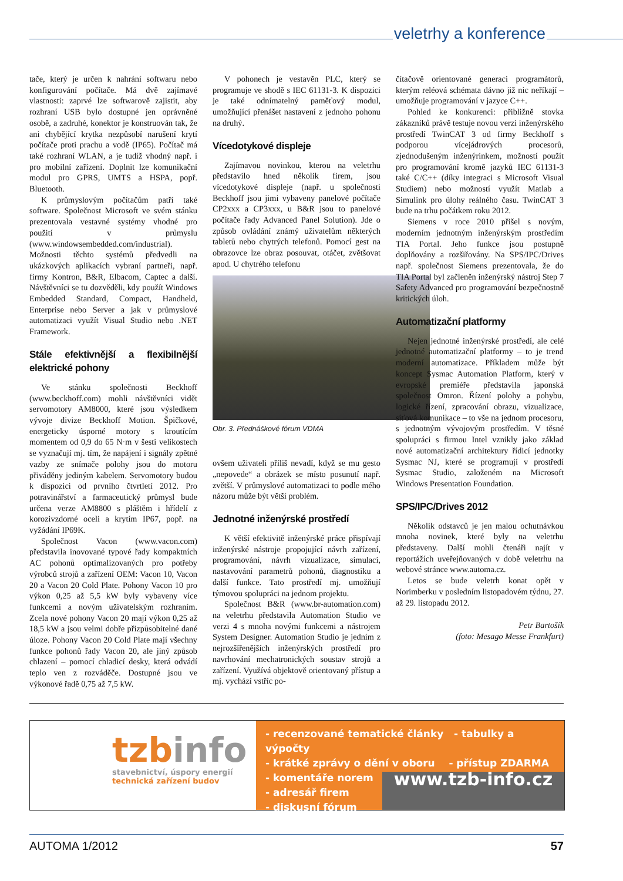veletrhy a konference
tače, který je určen k nahrání softwaru nebo konfigurování počítače. Má dvě zajímavé vlastnosti: zaprvé lze softwarově zajistit, aby rozhraní USB bylo dostupné jen oprávněné osobě, a zadruhé, konektor je konstruován tak, že ani chybějící krytka nezpůsobí narušení krytí počítače proti prachu a vodě (IP65). Počítač má také rozhraní WLAN, a je tudíž vhodný např. i pro mobilní zařízení. Doplnit lze komunikační modul pro GPRS, UMTS a HSPA, popř. Bluetooth.
K průmyslovým počítačům patří také software. Společnost Microsoft ve svém stánku prezentovala vestavné systémy vhodné pro použití v průmyslu (www.windowsembedded.com/industrial). Možnosti těchto systémů předvedli na ukázkových aplikacích vybraní partneři, např. firmy Kontron, B&R, Elbacom, Captec a další. Návštěvníci se tu dozvěděli, kdy použít Windows Embedded Standard, Compact, Handheld, Enterprise nebo Server a jak v průmyslové automatizaci využít Visual Studio nebo .NET Framework.
Stále efektivnější a flexibilnější elektrické pohony
Ve stánku společnosti Beckhoff (www.beckhoff.com) mohli návštěvníci vidět servomotory AM8000, které jsou výsledkem vývoje divize Beckhoff Motion. Špičkové, energeticky úsporné motory s kroutícím momentem od 0,9 do 65 N·m v šesti velikostech se vyznačují mj. tím, že napájení i signály zpětné vazby ze snímače polohy jsou do motoru přiváděny jediným kabelem. Servomotory budou k dispozici od prvního čtvrtletí 2012. Pro potravinářství a farmaceutický průmysl bude určena verze AM8800 s pláštěm i hřídelí z korozivzdorné oceli a krytím IP67, popř. na vyžádání IP69K.
Společnost Vacon (www.vacon.com) představila inovované typové řady kompaktních AC pohonů optimalizovaných pro potřeby výrobců strojů a zařízení OEM: Vacon 10, Vacon 20 a Vacon 20 Cold Plate. Pohony Vacon 10 pro výkon 0,25 až 5,5 kW byly vybaveny více funkcemi a novým uživatelským rozhraním. Zcela nové pohony Vacon 20 mají výkon 0,25 až 18,5 kW a jsou velmi dobře přizpůsobitelné dané úloze. Pohony Vacon 20 Cold Plate mají všechny funkce pohonů řady Vacon 20, ale jiný způsob chlazení – pomocí chladicí desky, která odvádí teplo ven z rozváděče. Dostupné jsou ve výkonové řadě 0,75 až 7,5 kW.
V pohonech je vestavěn PLC, který se programuje ve shodě s IEC 61131-3. K dispozici je také odnímatelný paměťový modul, umožňující přenášet nastavení z jednoho pohonu na druhý.
Vícedotykové displeje
Zajímavou novinkou, kterou na veletrhu představilo hned několik firem, jsou vícedotykové displeje (např. u společnosti Beckhoff jsou jimi vybaveny panelové počítače CP2xxx a CP3xxx, u B&R jsou to panelové počítače řady Advanced Panel Solution). Jde o způsob ovládání známý uživatelům některých tabletů nebo chytrých telefonů. Pomocí gest na obrazovce lze obraz posouvat, otáčet, zvětšovat apod. U chytrého telefonu
Obr. 3. Přednáškové fórum VDMA
ovšem uživateli příliš nevadí, když se mu gesto „nepovede“ a obrázek se místo posunutí např. zvětší. V průmyslové automatizaci to podle mého názoru může být větší problém.
Jednotné inženýrské prostředí
K větší efektivitě inženýrské práce přispívají inženýrské nástroje propojující návrh zařízení, programování, návrh vizualizace, simulaci, nastavování parametrů pohonů, diagnostiku a další funkce. Tato prostředí mj. umožňují týmovou spolupráci na jednom projektu.
Společnost B&R (www.br-automation.com) na veletrhu představila Automation Studio ve verzi 4 s mnoha novými funkcemi a nástrojem System Designer. Automation Studio je jedním z nejrozšířenějších inženýrských prostředí pro navrhování mechatronických soustav strojů a zařízení. Využívá objektově orientovaný přístup a mj. vychází vstříc po-
čítačově orientované generaci programátorů, kterým reléová schémata dávno již nic neříkají – umožňuje programování v jazyce C++.
Pohled ke konkurenci: přibližně stovka zákazníků právě testuje novou verzi inženýrského prostředí TwinCAT 3 od firmy Beckhoff s podporou vícejádrových procesorů, zjednodušeným inženýrinkem, možností použít pro programování kromě jazyků IEC 61131-3 také C/C++ (díky integraci s Microsoft Visual Studiem) nebo možností využít Matlab a Simulink pro úlohy reálného času. TwinCAT 3 bude na trhu počátkem roku 2012.
Siemens v roce 2010 přišel s novým, moderním jednotným inženýrským prostředím TIA Portal. Jeho funkce jsou postupně doplňovány a rozšiřovány. Na SPS/IPC/Drives např. společnost Siemens prezentovala, že do TIA Portal byl začleněn inženýrský nástroj Step 7 Safety Advanced pro programování bezpečnostně kritických úloh.
Automatizační platformy
Nejen jednotné inženýrské prostředí, ale celé jednotné automatizační platformy – to je trend moderní automatizace. Příkladem může být koncept Sysmac Automation Platform, který v evropské premiéře představila japonská společnost Omron. Řízení polohy a pohybu, logické řízení, zpracování obrazu, vizualizace, síťová komunikace – to vše na jednom procesoru, s jednotným vývojovým prostředím. V těsné spolupráci s firmou Intel vznikly jako základ nové automatizační architektury řídicí jednotky Sysmac NJ, které se programují v prostředí Sysmac Studio, založeném na Microsoft Windows Presentation Foundation.
SPS/IPC/Drives 2012
Několik odstavců je jen malou ochutnávkou mnoha novinek, které byly na veletrhu představeny. Další mohli čtenáři najít v reportážích uveřejňovaných v době veletrhu na webové stránce www.automa.cz.
Letos se bude veletrh konat opět v Norimberku v posledním listopadovém týdnu, 27. až 29. listopadu 2012.
Petr Bartošík
(foto: Mesago Messe Frankfurt)
tzbinfo
stavebnictví, úspory energií
technická zařízení budov
- recenzované tematické články - tabulky a výpočty
- krátké zprávy o dění v oboru - přístup ZDARMA
- komentáře norem
- adresář firem
- diskusní fórum
www.tzb-info.cz
AUTOMA 1/2012 57